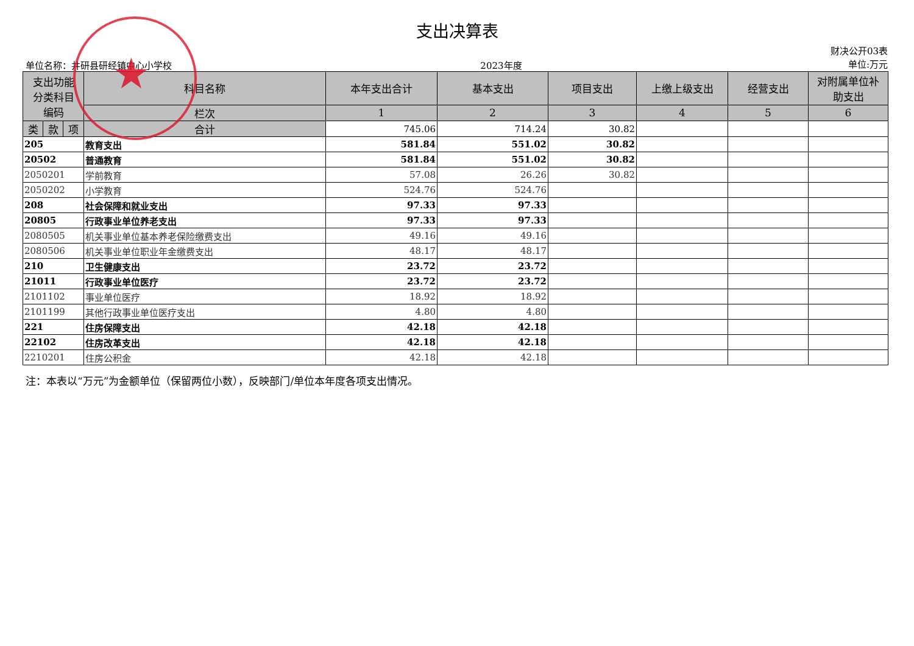支出决算表
单位名称：井研县研经镇中心小学校
2023年度
财决公开03表
单位:万元
| 支出功能 分类科目 编码 | | | 科目名称 | 本年支出合计 | 基本支出 | 项目支出 | 上缴上级支出 | 经营支出 | 对附属单位补 助支出 |
| --- | --- | --- | --- | --- | --- | --- | --- | --- | --- |
| | | | 栏次 | 1 | 2 | 3 | 4 | 5 | 6 |
| 类 | 款 | 项 | 合计 | 745.06 | 714.24 | 30.82 | | | |
| 205 | | | 教育支出 | 581.84 | 551.02 | 30.82 | | | |
| 20502 | | | 普通教育 | 581.84 | 551.02 | 30.82 | | | |
| 2050201 | | | 学前教育 | 57.08 | 26.26 | 30.82 | | | |
| 2050202 | | | 小学教育 | 524.76 | 524.76 | | | | |
| 208 | | | 社会保障和就业支出 | 97.33 | 97.33 | | | | |
| 20805 | | | 行政事业单位养老支出 | 97.33 | 97.33 | | | | |
| 2080505 | | | 机关事业单位基本养老保险缴费支出 | 49.16 | 49.16 | | | | |
| 2080506 | | | 机关事业单位职业年金缴费支出 | 48.17 | 48.17 | | | | |
| 210 | | | 卫生健康支出 | 23.72 | 23.72 | | | | |
| 21011 | | | 行政事业单位医疗 | 23.72 | 23.72 | | | | |
| 2101102 | | | 事业单位医疗 | 18.92 | 18.92 | | | | |
| 2101199 | | | 其他行政事业单位医疗支出 | 4.80 | 4.80 | | | | |
| 221 | | | 住房保障支出 | 42.18 | 42.18 | | | | |
| 22102 | | | 住房改革支出 | 42.18 | 42.18 | | | | |
| 2210201 | | | 住房公积金 | 42.18 | 42.18 | | | | |
注：本表以“万元”为金额单位（保留两位小数），反映部门/单位本年度各项支出情况。
★